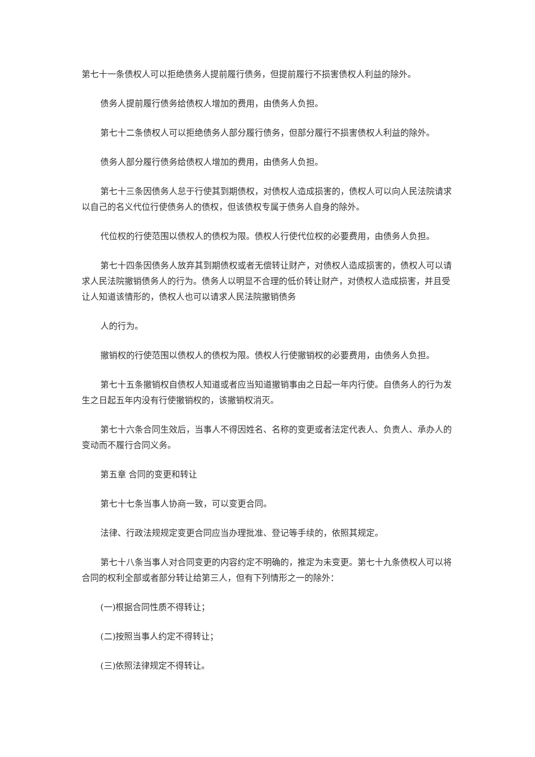第七十一条债权人可以拒绝债务人提前履行债务，但提前履行不损害债权人利益的除外。
债务人提前履行债务给债权人增加的费用，由债务人负担。
第七十二条债权人可以拒绝债务人部分履行债务，但部分履行不损害债权人利益的除外。
债务人部分履行债务给债权人增加的费用，由债务人负担。
第七十三条因债务人怠于行使其到期债权，对债权人造成损害的，债权人可以向人民法院请求以自己的名义代位行使债务人的债权，但该债权专属于债务人自身的除外。
代位权的行使范围以债权人的债权为限。债权人行使代位权的必要费用，由债务人负担。
第七十四条因债务人放弃其到期债权或者无偿转让财产，对债权人造成损害的，债权人可以请求人民法院撤销债务人的行为。债务人以明显不合理的低价转让财产，对债权人造成损害，并且受让人知道该情形的，债权人也可以请求人民法院撤销债务
人的行为。
撤销权的行使范围以债权人的债权为限。债权人行使撤销权的必要费用，由债务人负担。
第七十五条撤销权自债权人知道或者应当知道撤销事由之日起一年内行使。自债务人的行为发生之日起五年内没有行使撤销权的，该撤销权消灭。
第七十六条合同生效后，当事人不得因姓名、名称的变更或者法定代表人、负责人、承办人的变动而不履行合同义务。
第五章 合同的变更和转让
第七十七条当事人协商一致，可以变更合同。
法律、行政法规规定变更合同应当办理批准、登记等手续的，依照其规定。
第七十八条当事人对合同变更的内容约定不明确的，推定为未变更。第七十九条债权人可以将合同的权利全部或者部分转让给第三人，但有下列情形之一的除外：
(一)根据合同性质不得转让；
(二)按照当事人约定不得转让；
(三)依照法律规定不得转让。